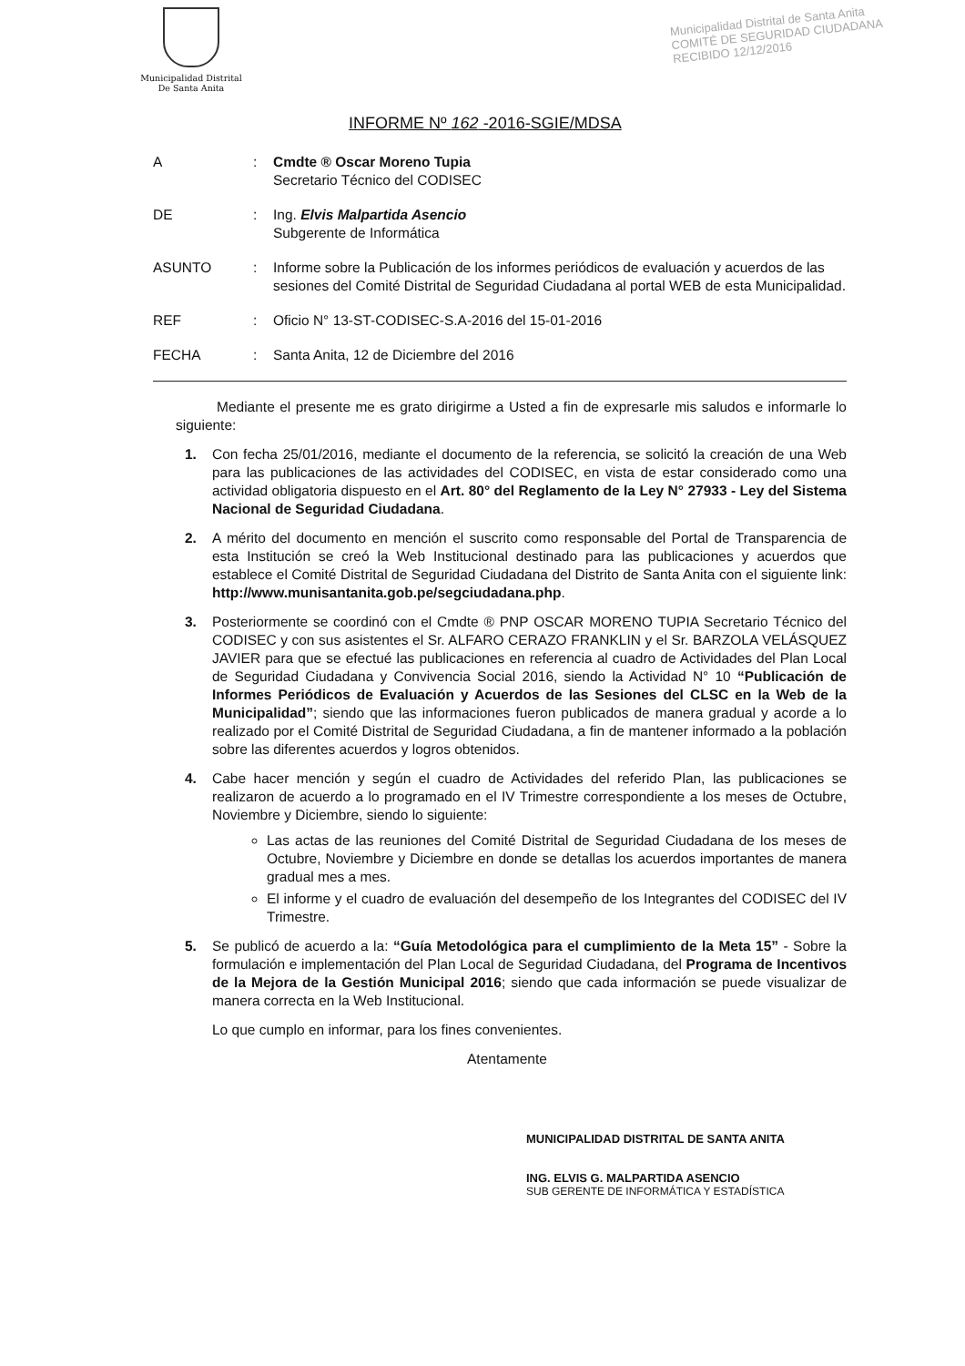Municipalidad Distrital
De Santa Anita
Municipalidad Distrital de Santa Anita
COMITÉ DE SEGURIDAD CIUDADANA
RECIBIDO 12/12/2016
INFORME Nº 162 -2016-SGIE/MDSA
| A | : | Cmdte ® Oscar Moreno Tupia Secretario Técnico del CODISEC |
| DE | : | Ing. Elvis Malpartida Asencio Subgerente de Informática |
| ASUNTO | : | Informe sobre la Publicación de los informes periódicos de evaluación y acuerdos de las sesiones del Comité Distrital de Seguridad Ciudadana al portal WEB de esta Municipalidad. |
| REF | : | Oficio N° 13-ST-CODISEC-S.A-2016 del 15-01-2016 |
| FECHA | : | Santa Anita, 12 de Diciembre del 2016 |
Mediante el presente me es grato dirigirme a Usted a fin de expresarle mis saludos e informarle lo siguiente:
1. Con fecha 25/01/2016, mediante el documento de la referencia, se solicitó la creación de una Web para las publicaciones de las actividades del CODISEC, en vista de estar considerado como una actividad obligatoria dispuesto en el Art. 80° del Reglamento de la Ley N° 27933 - Ley del Sistema Nacional de Seguridad Ciudadana.
2. A mérito del documento en mención el suscrito como responsable del Portal de Transparencia de esta Institución se creó la Web Institucional destinado para las publicaciones y acuerdos que establece el Comité Distrital de Seguridad Ciudadana del Distrito de Santa Anita con el siguiente link: http://www.munisantanita.gob.pe/segciudadana.php.
3. Posteriormente se coordinó con el Cmdte ® PNP OSCAR MORENO TUPIA Secretario Técnico del CODISEC y con sus asistentes el Sr. ALFARO CERAZO FRANKLIN y el Sr. BARZOLA VELÁSQUEZ JAVIER para que se efectué las publicaciones en referencia al cuadro de Actividades del Plan Local de Seguridad Ciudadana y Convivencia Social 2016, siendo la Actividad N° 10 “Publicación de Informes Periódicos de Evaluación y Acuerdos de las Sesiones del CLSC en la Web de la Municipalidad”; siendo que las informaciones fueron publicados de manera gradual y acorde a lo realizado por el Comité Distrital de Seguridad Ciudadana, a fin de mantener informado a la población sobre las diferentes acuerdos y logros obtenidos.
4. Cabe hacer mención y según el cuadro de Actividades del referido Plan, las publicaciones se realizaron de acuerdo a lo programado en el IV Trimestre correspondiente a los meses de Octubre, Noviembre y Diciembre, siendo lo siguiente:
Las actas de las reuniones del Comité Distrital de Seguridad Ciudadana de los meses de Octubre, Noviembre y Diciembre en donde se detallas los acuerdos importantes de manera gradual mes a mes.
El informe y el cuadro de evaluación del desempeño de los Integrantes del CODISEC del IV Trimestre.
5. Se publicó de acuerdo a la: “Guía Metodológica para el cumplimiento de la Meta 15” - Sobre la formulación e implementación del Plan Local de Seguridad Ciudadana, del Programa de Incentivos de la Mejora de la Gestión Municipal 2016; siendo que cada información se puede visualizar de manera correcta en la Web Institucional.
Lo que cumplo en informar, para los fines convenientes.
Atentamente
MUNICIPALIDAD DISTRITAL DE SANTA ANITA
ING. ELVIS G. MALPARTIDA ASENCIO
SUB GERENTE DE INFORMÁTICA Y ESTADÍSTICA